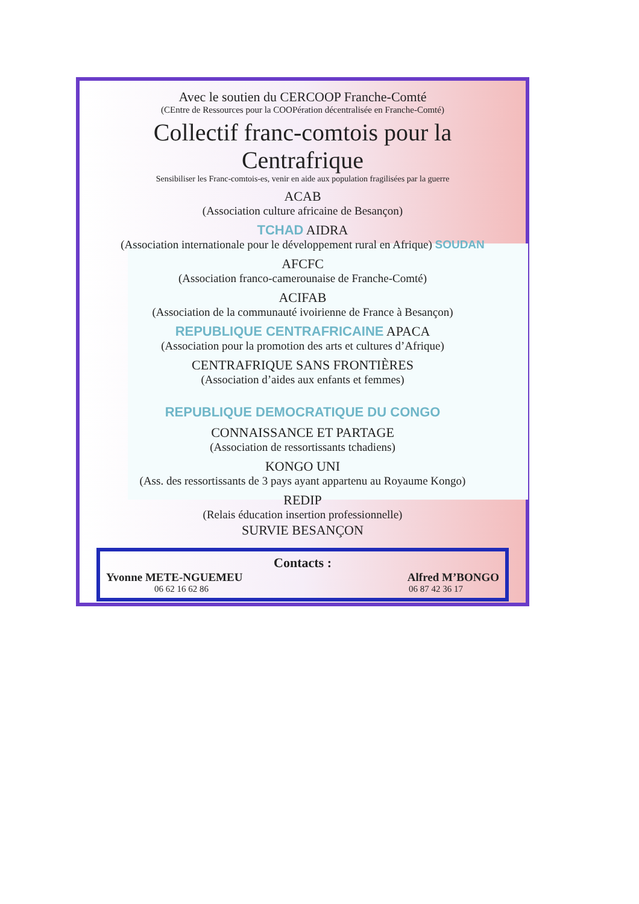Avec le soutien du CERCOOP Franche-Comté
(CEntre de Ressources pour la COOPération décentralisée en Franche-Comté)
Collectif franc-comtois pour la
Centrafrique
Sensibiliser les Franc-comtois-es, venir en aide aux population fragilisées par la guerre
ACAB
(Association culture africaine de Besançon)
TCHAD AIDRA
(Association internationale pour le développement rural en Afrique) SOUDAN
AFCFC
(Association franco-camerounaise de Franche-Comté)
ACIFAB
(Association de la communauté ivoirienne de France à Besançon)
REPUBLIQUE CENTRAFRICAINE APACA
(Association pour la promotion des arts et cultures d’Afrique)
CENTRAFRIQUE SANS FRONTIÈRES
(Association d’aides aux enfants et femmes)
REPUBLIQUE DEMOCRATIQUE DU CONGO
CONNAISSANCE ET PARTAGE
(Association de ressortissants tchadiens)
KONGO UNI
(Ass. des ressortissants de 3 pays ayant appartenu au Royaume Kongo)
REDIP
(Relais éducation insertion professionnelle)
SURVIE BESANÇON
Contacts :
Yvonne METE-NGUEMEU Alfred M’BONGO
06 62 16 62 86 06 87 42 36 17